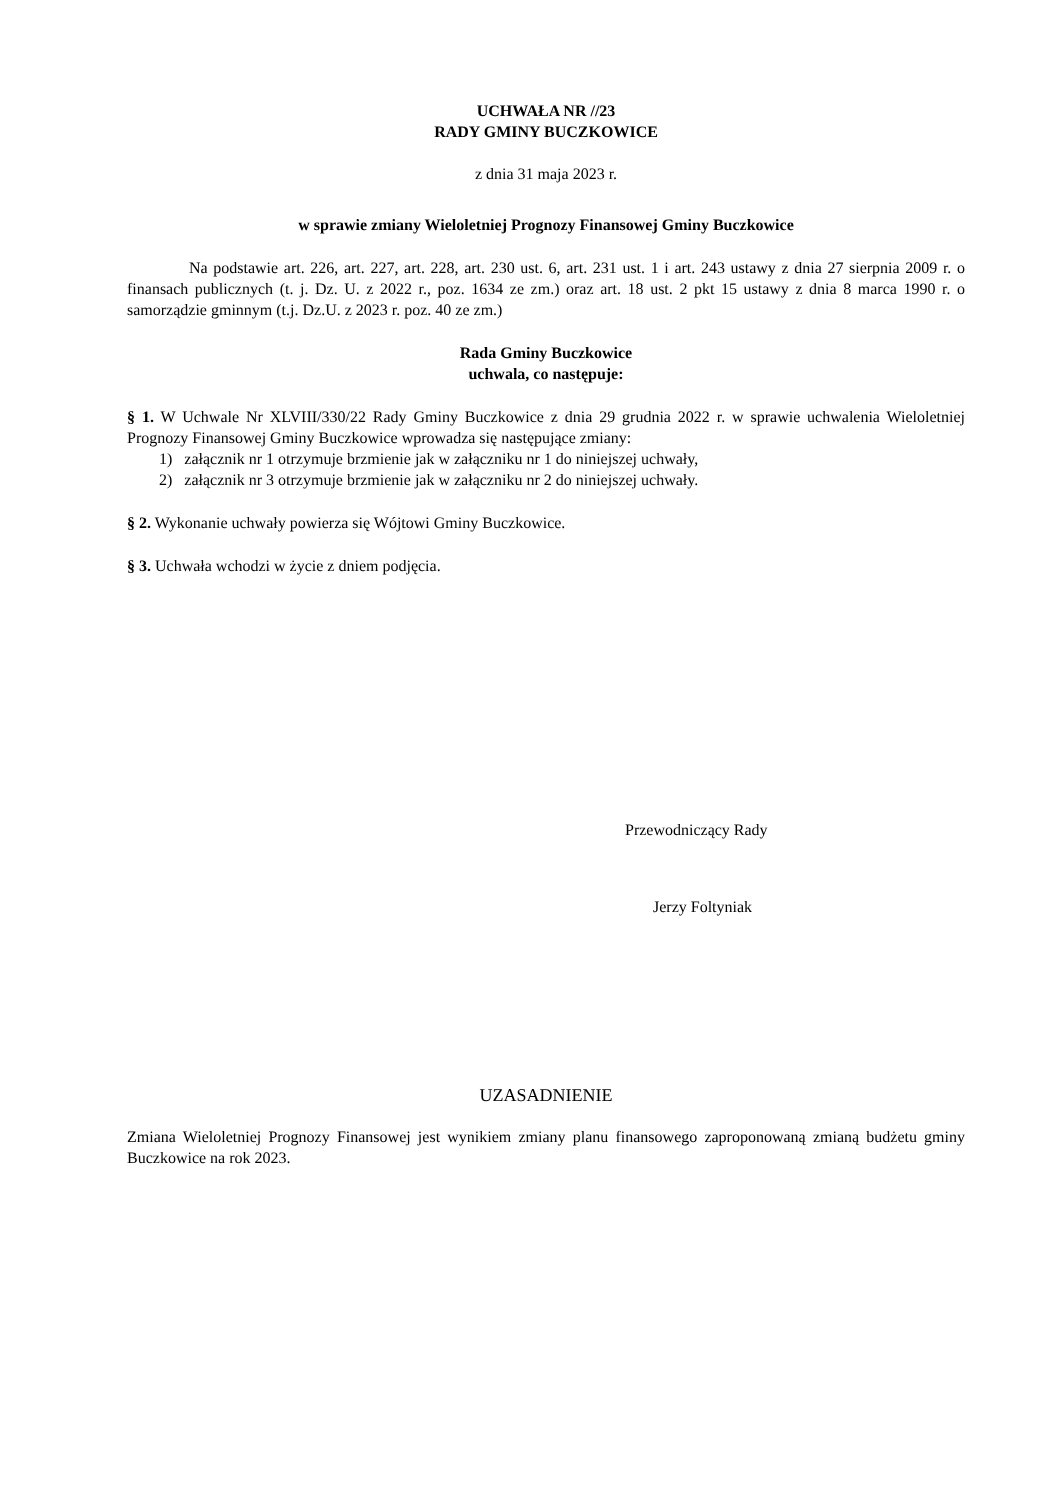UCHWAŁA NR //23
RADY GMINY BUCZKOWICE
z dnia 31 maja 2023 r.
w sprawie zmiany Wieloletniej Prognozy Finansowej Gminy Buczkowice
Na podstawie art. 226, art. 227, art. 228, art. 230 ust. 6, art. 231 ust. 1 i art. 243 ustawy z dnia 27 sierpnia 2009 r. o finansach publicznych (t. j. Dz. U. z 2022 r., poz. 1634 ze zm.) oraz art. 18 ust. 2 pkt 15 ustawy z dnia 8 marca 1990 r. o samorządzie gminnym (t.j. Dz.U. z 2023 r. poz. 40 ze zm.)
Rada Gminy Buczkowice
uchwala, co następuje:
§ 1. W Uchwale Nr XLVIII/330/22 Rady Gminy Buczkowice z dnia 29 grudnia 2022 r. w sprawie uchwalenia Wieloletniej Prognozy Finansowej Gminy Buczkowice wprowadza się następujące zmiany:
1) załącznik nr 1 otrzymuje brzmienie jak w załączniku nr 1 do niniejszej uchwały,
2) załącznik nr 3 otrzymuje brzmienie jak w załączniku nr 2 do niniejszej uchwały.
§ 2. Wykonanie uchwały powierza się Wójtowi Gminy Buczkowice.
§ 3. Uchwała wchodzi w życie z dniem podjęcia.
Przewodniczący Rady
Jerzy Foltyniak
UZASADNIENIE
Zmiana Wieloletniej Prognozy Finansowej jest wynikiem zmiany planu finansowego zaproponowaną zmianą budżetu gminy Buczkowice na rok 2023.